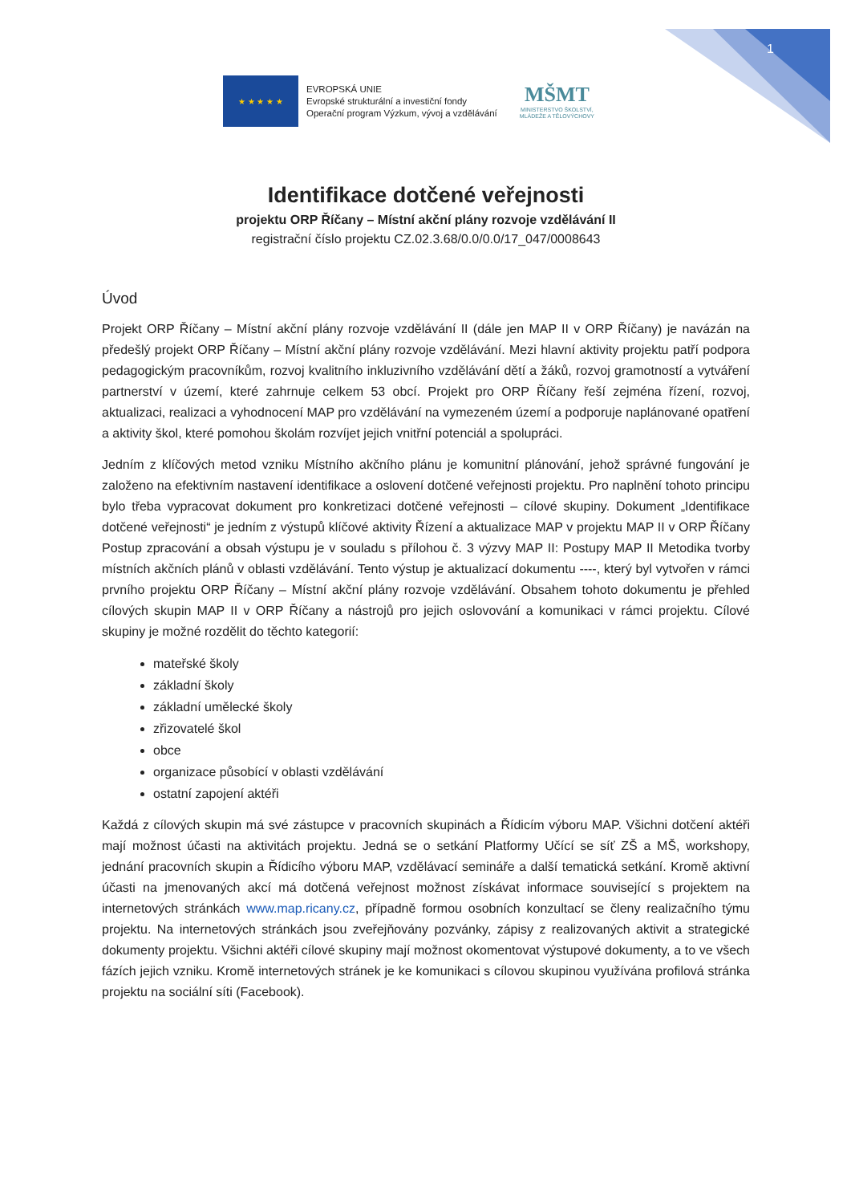1
★ ★ ★ ★ ★
EVROPSKÁ UNIE
Evropské strukturální a investiční fondy
Operační program Výzkum, vývoj a vzdělávání
MŠMT
MINISTERSTVO ŠKOLSTVÍ,
MLÁDEŽE A TĚLOVÝCHOVY
Identifikace dotčené veřejnosti
projektu ORP Říčany – Místní akční plány rozvoje vzdělávání II
registrační číslo projektu CZ.02.3.68/0.0/0.0/17_047/0008643
Úvod
Projekt ORP Říčany – Místní akční plány rozvoje vzdělávání II (dále jen MAP II v ORP Říčany) je navázán na předešlý projekt ORP Říčany – Místní akční plány rozvoje vzdělávání. Mezi hlavní aktivity projektu patří podpora pedagogickým pracovníkům, rozvoj kvalitního inkluzivního vzdělávání dětí a žáků, rozvoj gramotností a vytváření partnerství v území, které zahrnuje celkem 53 obcí. Projekt pro ORP Říčany řeší zejména řízení, rozvoj, aktualizaci, realizaci a vyhodnocení MAP pro vzdělávání na vymezeném území a podporuje naplánované opatření a aktivity škol, které pomohou školám rozvíjet jejich vnitřní potenciál a spolupráci.
Jedním z klíčových metod vzniku Místního akčního plánu je komunitní plánování, jehož správné fungování je založeno na efektivním nastavení identifikace a oslovení dotčené veřejnosti projektu. Pro naplnění tohoto principu bylo třeba vypracovat dokument pro konkretizaci dotčené veřejnosti – cílové skupiny. Dokument „Identifikace dotčené veřejnosti“ je jedním z výstupů klíčové aktivity Řízení a aktualizace MAP v projektu MAP II v ORP Říčany Postup zpracování a obsah výstupu je v souladu s přílohou č. 3 výzvy MAP II: Postupy MAP II Metodika tvorby místních akčních plánů v oblasti vzdělávání. Tento výstup je aktualizací dokumentu ----, který byl vytvořen v rámci prvního projektu ORP Říčany – Místní akční plány rozvoje vzdělávání. Obsahem tohoto dokumentu je přehled cílových skupin MAP II v ORP Říčany a nástrojů pro jejich oslovování a komunikaci v rámci projektu. Cílové skupiny je možné rozdělit do těchto kategorií:
mateřské školy
základní školy
základní umělecké školy
zřizovatelé škol
obce
organizace působící v oblasti vzdělávání
ostatní zapojení aktéři
Každá z cílových skupin má své zástupce v pracovních skupinách a Řídicím výboru MAP. Všichni dotčení aktéři mají možnost účasti na aktivitách projektu. Jedná se o setkání Platformy Učící se síť ZŠ a MŠ, workshopy, jednání pracovních skupin a Řídicího výboru MAP, vzdělávací semináře a další tematická setkání. Kromě aktivní účasti na jmenovaných akcí má dotčená veřejnost možnost získávat informace související s projektem na internetových stránkách www.map.ricany.cz, případně formou osobních konzultací se členy realizačního týmu projektu. Na internetových stránkách jsou zveřejňovány pozvánky, zápisy z realizovaných aktivit a strategické dokumenty projektu. Všichni aktéři cílové skupiny mají možnost okomentovat výstupové dokumenty, a to ve všech fázích jejich vzniku. Kromě internetových stránek je ke komunikaci s cílovou skupinou využívána profilová stránka projektu na sociální síti (Facebook).